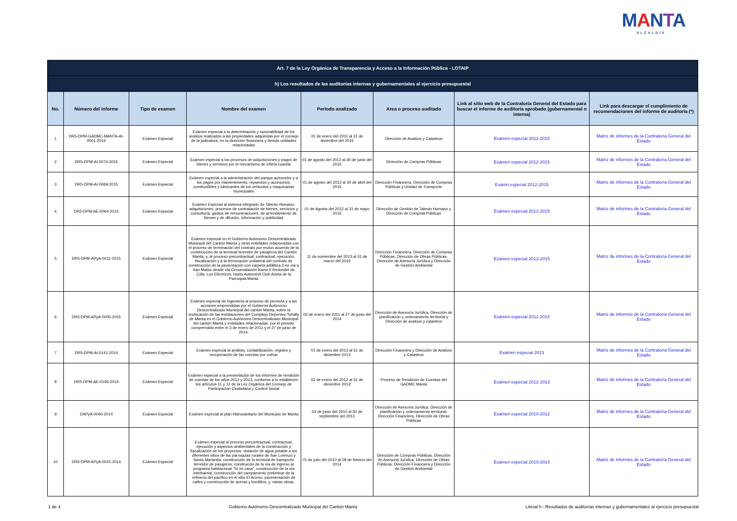MANTA
ALCALDÍA
| Art. 7 de la Ley Orgánica de Transparencia y Acceso a la Información Pública - LOTAIP | | | | | | | |
| h) Los resultados de las auditorías internas y gubernamentales al ejercicio presupuestal | | | | | | | |
| No. | Número del informe | Tipo de examen | Nombre del examen | Período analizado | Area o proceso auditado | Link al sitio web de la Contraloría General del Estado para buscar el informe de auditoría aprobado (gubernamental o interna) | Link para descargar el cumplimiento de recomendaciones del informe de auditoría (*) |
| 1 | DR5-DPM-GADMC-MANTA-AI-0001-2016 | Exámen Especial | Exámen especial a la determinación y razonabilidad de los avalúos realizados a las propiedades adquiridas por el consejo de la judicatura, en la dirección financiera y demás unidades relacionadas | 01 de enero del 2011 al 31 de diciembre del 2015 | Dirección de Avalúos y Catastros | Exámen especial 2011-2015 | Matriz de informes de la Contraloría General del Estado |
| 2 | DR5-DPM-AI-0074-2015 | Exámen Especial | Exámen especial a los procesos de adquisiciones y pagos de bienes y servicios por el mecanismo de infima cuantía | 01 de agosto del 2012 al 30 de junio del 2015 | Dirección de Compras Públicas | Exámen especial 2012-2015 | Matriz de informes de la Contraloría General del Estado |
| 3 | DR5-DPM-AI-0069-2015 | Exámen Especial | Exámen especial a la administración del parque automotor y a los pagos por mantenimiento, repuestos y accesorios, combustibles y lubricantes de los vehiculos y maquinarias municipales | 01 de agosto del 2012 al 30 de abril del 2015 | Dirección Financiera, Dirección de Compras Públicas y Unidad de Transporte | Exámn especial 2012-2015 | Matriz de informes de la Contraloría General del Estado |
| 4 | DR5-DPM-AE-0064-2015 | Exámen Especial | Exámen Especial al sistema integrado de Talento Humano, adquisiciones, procesos de contratación de bienes, servicios y consultoría, gastos de remuneraciones, de arrendamiento de bienes y de difusión, información y publicidad | 01 de Agosto del 2012 al 31 de mayo 2015 | Dirección de Gestión de Talento Humano y Dirección de Compras Públicas | Exámen especial 2012-2015 | Matriz de informes de la Contraloría General del Estado |
| 5 | DR5-DPM-APyA-0011-2015 | Exámen Especial | Exámen especial en el Gobierno Autónomo Descentralizado Municipal del Cantón Manta y otras entidades relacionadas con el proceso de terminación del contrato por mutuo acuerdo de la construcción de la terminal terrestre de pasajeros del Cantón Manta; y, al proceso precontractual, contractual, ejecución, fiscalización y a la terminación unilateral del contrato de construcción de la pavientación con carpeta asfáltica 3 en vía a San Mateo desde vía Circunvalación tramo II Redondel de Cdla. Los Eléctricos, hasta Automóvil Club Aneta de la Parroquia Manta | 11 de noviembre del 2013 al 31 de marzo del 2015 | Dirección Financiera, Dirección de Compras Públicas, Dirección de Obras Públicas, Dirección de Asesoría Jurídica y Dirección de Gestión Ambiental | Exámen especial 2013-2015 | Matriz de informes de la Contraloría General del Estado |
| 6 | DR5-DPM-APyA-0005-2015 | Exámen Especial | Exámen especial de ingeniería al proceso de permuta y a las acciones emprendidas por el Gobierno Autónomo Descentralizado Municipal del cantón Manta, sobre la reubicación de las instalaciones del Complejo Deportivo Tohally de Manta en el Gobierno Autónomo Descentralizado Municipal del cantón Manta y entidades relacionadas, por el periodo comprendido entre el 3 de enero de 2011 y el 27 de junio de 2014. | 03 de enero del 2011 al 27 de junio del 2014 | Dirección de Asesoría Jurídica, Dirección de planificación y ordenamiento territorial y Dirección de avalúos y catastros | Exámen especial 2011-2014 | Matriz de informes de la Contraloría General del Estado |
| 7 | DR5-DPM-AI-0141-2014 | Exámen Especial | Exámen especial al análisis, contabilización, registro y recuperación de las cuentas por cobrar | 01 de enero del 2013 al 31 de diciembre 2013 | Dirección Financiera y Dirección de Avalúos y Catastros | Exámen especial 2013 | Matriz de informes de la Contraloría General del Estado |
| 8 | DR5-DPM-AE-0106-2014 | Exámen Especial | Exámen especial a la presentación de los informes de rendición de cuentas de los años 2012 y 2013, conforme a lo establecen los artículos 11 y 12 de la Ley Orgánica del Consejo de Participación Ciudadana y Control Social | 02 de enero del 2012 al 31 de diciembre 2013 | Proceso de Rendición de Cuentas del GADMC Manta | Exámen especial 2012-2013 | Matriz de informes de la Contraloría General del Estado |
| 9 | DAPyA-0040-2014 | Exámen Especial | Exámen especial al plan Hidrosanitario del Municipio de Manta | 03 de junio del 2010 al 30 de septiembre del 2012 | Dirección de Asesoría Jurídica, Dirección de planificación y ordenamiento territorial, Dirección Financiera, Dirección de Obras Públicas | Exámen especial 2010-2012 | Matriz de informes de la Contraloría General del Estado |
| 10 | DR5-DPM-APyA-0015-2014 | Exámen Especial | Exámen especial al proceso precontractual, contractual, ejecución y aspectos ambientales de la construcción y fiscalización de los proyectos: dotación de agua potable a los diferentes sitios de las parroquias rurales de San Lorenzo y Santa Marianita; construcción de la terminal de transporte terrestre de pasajeros; construción de la vía de ingreso al programa habitacional "Sí mi casa"; construcción de la vía interbarrial; construcción del campamento preliminar de la refinería del pacífico en el sitio El Aromo; pavimentación de calles y construcción de aceras y bordillos; y, varias obras. | 01 de julio del 2010 al 28 de febrero del 2014 | Dirección de Compras Públicas, Dirección de Asesoría Jurídica, Dirección de Obras Públicas, Dirección Financiera y Dirección de Gestión Ambiental | Exámen especial 2010-2014 | Matriz de informes de la Contraloría General del Estado |
1 de 4 Gobierno Autónomo Descentralizado Municipal del Cantón Manta Literal h.- Resultados de auditorías internas y gubernamentales al ejercicio presupuestal